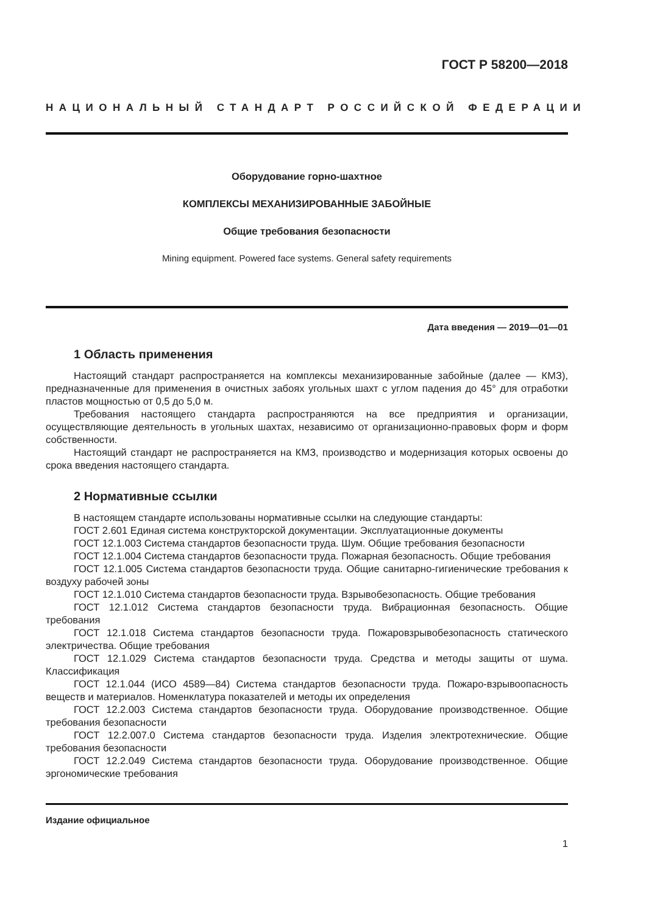ГОСТ Р 58200—2018
НАЦИОНАЛЬНЫЙ СТАНДАРТ РОССИЙСКОЙ ФЕДЕРАЦИИ
Оборудование горно-шахтное
КОМПЛЕКСЫ МЕХАНИЗИРОВАННЫЕ ЗАБОЙНЫЕ
Общие требования безопасности
Mining equipment. Powered face systems. General safety requirements
Дата введения — 2019—01—01
1 Область применения
Настоящий стандарт распространяется на комплексы механизированные забойные (далее — КМЗ), предназначенные для применения в очистных забоях угольных шахт с углом падения до 45° для отработки пластов мощностью от 0,5 до 5,0 м.
Требования настоящего стандарта распространяются на все предприятия и организации, осуществляющие деятельность в угольных шахтах, независимо от организационно-правовых форм и форм собственности.
Настоящий стандарт не распространяется на КМЗ, производство и модернизация которых освоены до срока введения настоящего стандарта.
2 Нормативные ссылки
В настоящем стандарте использованы нормативные ссылки на следующие стандарты:
ГОСТ 2.601 Единая система конструкторской документации. Эксплуатационные документы
ГОСТ 12.1.003 Система стандартов безопасности труда. Шум. Общие требования безопасности
ГОСТ 12.1.004 Система стандартов безопасности труда. Пожарная безопасность. Общие требования
ГОСТ 12.1.005 Система стандартов безопасности труда. Общие санитарно-гигиенические требования к воздуху рабочей зоны
ГОСТ 12.1.010 Система стандартов безопасности труда. Взрывобезопасность. Общие требования
ГОСТ 12.1.012 Система стандартов безопасности труда. Вибрационная безопасность. Общие требования
ГОСТ 12.1.018 Система стандартов безопасности труда. Пожаровзрывобезопасность статического электричества. Общие требования
ГОСТ 12.1.029 Система стандартов безопасности труда. Средства и методы защиты от шума. Классификация
ГОСТ 12.1.044 (ИСО 4589—84) Система стандартов безопасности труда. Пожаро-взрывоопасность веществ и материалов. Номенклатура показателей и методы их определения
ГОСТ 12.2.003 Система стандартов безопасности труда. Оборудование производственное. Общие требования безопасности
ГОСТ 12.2.007.0 Система стандартов безопасности труда. Изделия электротехнические. Общие требования безопасности
ГОСТ 12.2.049 Система стандартов безопасности труда. Оборудование производственное. Общие эргономические требования
Издание официальное
1